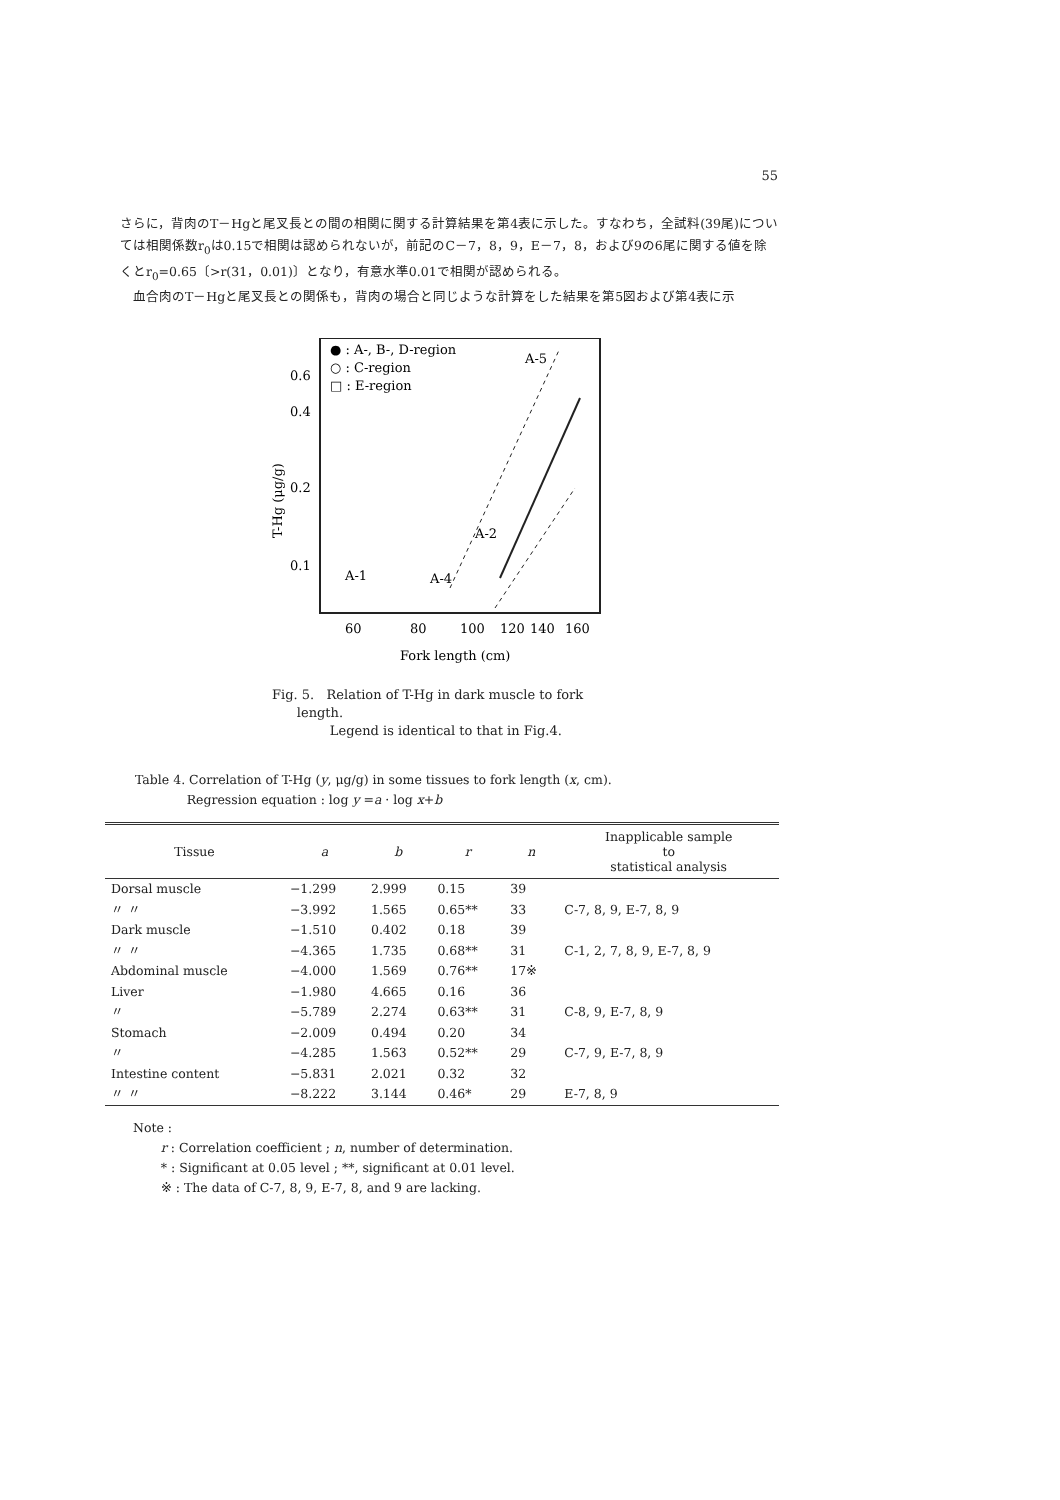55
さらに，背肉のT－Hgと尾叉長との間の相関に関する計算結果を第4表に示した。すなわち，全試料(39尾)については相関係数r<sub>0</sub>は0.15で相関は認められないが，前記のC－7，8，9，E－7，8，および9の6尾に関する値を除くとr<sub>0</sub>=0.65〔>r(31，0.01)〕となり，有意水準0.01で相関が認められる。
　血合肉のT－Hgと尾叉長との関係も，背肉の場合と同じような計算をした結果を第5図および第4表に示
● : A-, B-, D-region
○ : C-region
□ : E-region
0.6
0.4
0.2
0.1
T-Hg (μg/g)
A-1
A-4
A-2
A-5
60
80
100
120
140
160
Fork length (cm)
Fig. 5. Relation of T-Hg in dark muscle to fork
length.
Legend is identical to that in Fig.4.
Table 4. Correlation of T-Hg (y, μg/g) in some tissues to fork length (x, cm).
Regression equation : log y =a · log x+b
| Tissue | a | b | r | n | Inapplicable sample to statistical analysis |
| --- | --- | --- | --- | --- | --- |
| Dorsal muscle | −1.299 | 2.999 | 0.15 | 39 | |
| 〃 〃 | −3.992 | 1.565 | 0.65** | 33 | C-7, 8, 9, E-7, 8, 9 |
| Dark muscle | −1.510 | 0.402 | 0.18 | 39 | |
| 〃 〃 | −4.365 | 1.735 | 0.68** | 31 | C-1, 2, 7, 8, 9, E-7, 8, 9 |
| Abdominal muscle | −4.000 | 1.569 | 0.76** | 17※ | |
| Liver | −1.980 | 4.665 | 0.16 | 36 | |
| 〃 | −5.789 | 2.274 | 0.63** | 31 | C-8, 9, E-7, 8, 9 |
| Stomach | −2.009 | 0.494 | 0.20 | 34 | |
| 〃 | −4.285 | 1.563 | 0.52** | 29 | C-7, 9, E-7, 8, 9 |
| Intestine content | −5.831 | 2.021 | 0.32 | 32 | |
| 〃 〃 | −8.222 | 3.144 | 0.46* | 29 | E-7, 8, 9 |
Note :
r : Correlation coefficient ; n, number of determination.
* : Significant at 0.05 level ; **, significant at 0.01 level.
※ : The data of C-7, 8, 9, E-7, 8, and 9 are lacking.